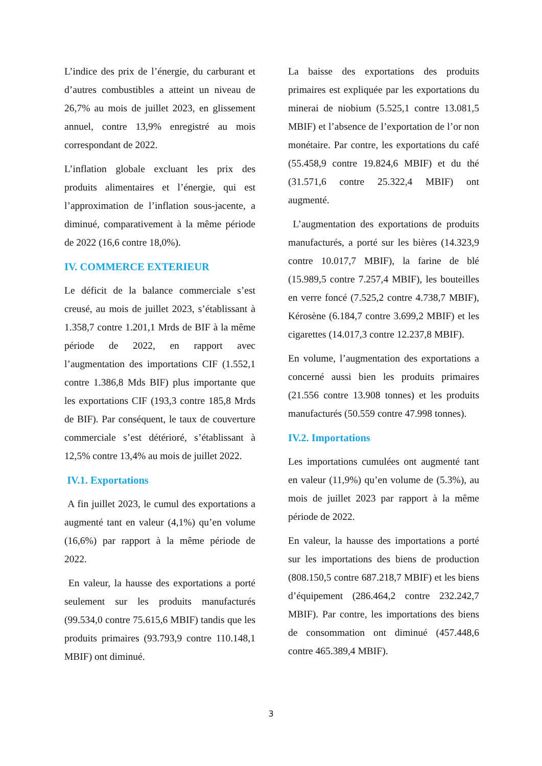L’indice des prix de l’énergie, du carburant et d’autres combustibles a atteint un niveau de 26,7% au mois de juillet 2023, en glissement annuel, contre 13,9% enregistré au mois correspondant de 2022.
L’inflation globale excluant les prix des produits alimentaires et l’énergie, qui est l’approximation de l’inflation sous-jacente, a diminué, comparativement à la même période de 2022 (16,6 contre 18,0%).
IV. COMMERCE EXTERIEUR
Le déficit de la balance commerciale s’est creusé, au mois de juillet 2023, s’établissant à 1.358,7 contre 1.201,1 Mrds de BIF à la même période de 2022, en rapport avec l’augmentation des importations CIF (1.552,1 contre 1.386,8 Mds BIF) plus importante que les exportations CIF (193,3 contre 185,8 Mrds de BIF). Par conséquent, le taux de couverture commerciale s’est détérioré, s’établissant à 12,5% contre 13,4% au mois de juillet 2022.
IV.1. Exportations
A fin juillet 2023, le cumul des exportations a augmenté tant en valeur (4,1%) qu’en volume (16,6%) par rapport à la même période de 2022.
En valeur, la hausse des exportations a porté seulement sur les produits manufacturés (99.534,0 contre 75.615,6 MBIF) tandis que les produits primaires (93.793,9 contre 110.148,1 MBIF) ont diminué.
La baisse des exportations des produits primaires est expliquée par les exportations du minerai de niobium (5.525,1 contre 13.081,5 MBIF) et l’absence de l’exportation de l’or non monétaire. Par contre, les exportations du café (55.458,9 contre 19.824,6 MBIF) et du thé (31.571,6 contre 25.322,4 MBIF) ont augmenté.
L’augmentation des exportations de produits manufacturés, a porté sur les bières (14.323,9 contre 10.017,7 MBIF), la farine de blé (15.989,5 contre 7.257,4 MBIF), les bouteilles en verre foncé (7.525,2 contre 4.738,7 MBIF), Kérosène (6.184,7 contre 3.699,2 MBIF) et les cigarettes (14.017,3 contre 12.237,8 MBIF).
En volume, l’augmentation des exportations a concerné aussi bien les produits primaires (21.556 contre 13.908 tonnes) et les produits manufacturés (50.559 contre 47.998 tonnes).
IV.2. Importations
Les importations cumulées ont augmenté tant en valeur (11,9%) qu’en volume de (5.3%), au mois de juillet 2023 par rapport à la même période de 2022.
En valeur, la hausse des importations a porté sur les importations des biens de production (808.150,5 contre 687.218,7 MBIF) et les biens d’équipement (286.464,2 contre 232.242,7 MBIF). Par contre, les importations des biens de consommation ont diminué (457.448,6 contre 465.389,4 MBIF).
3